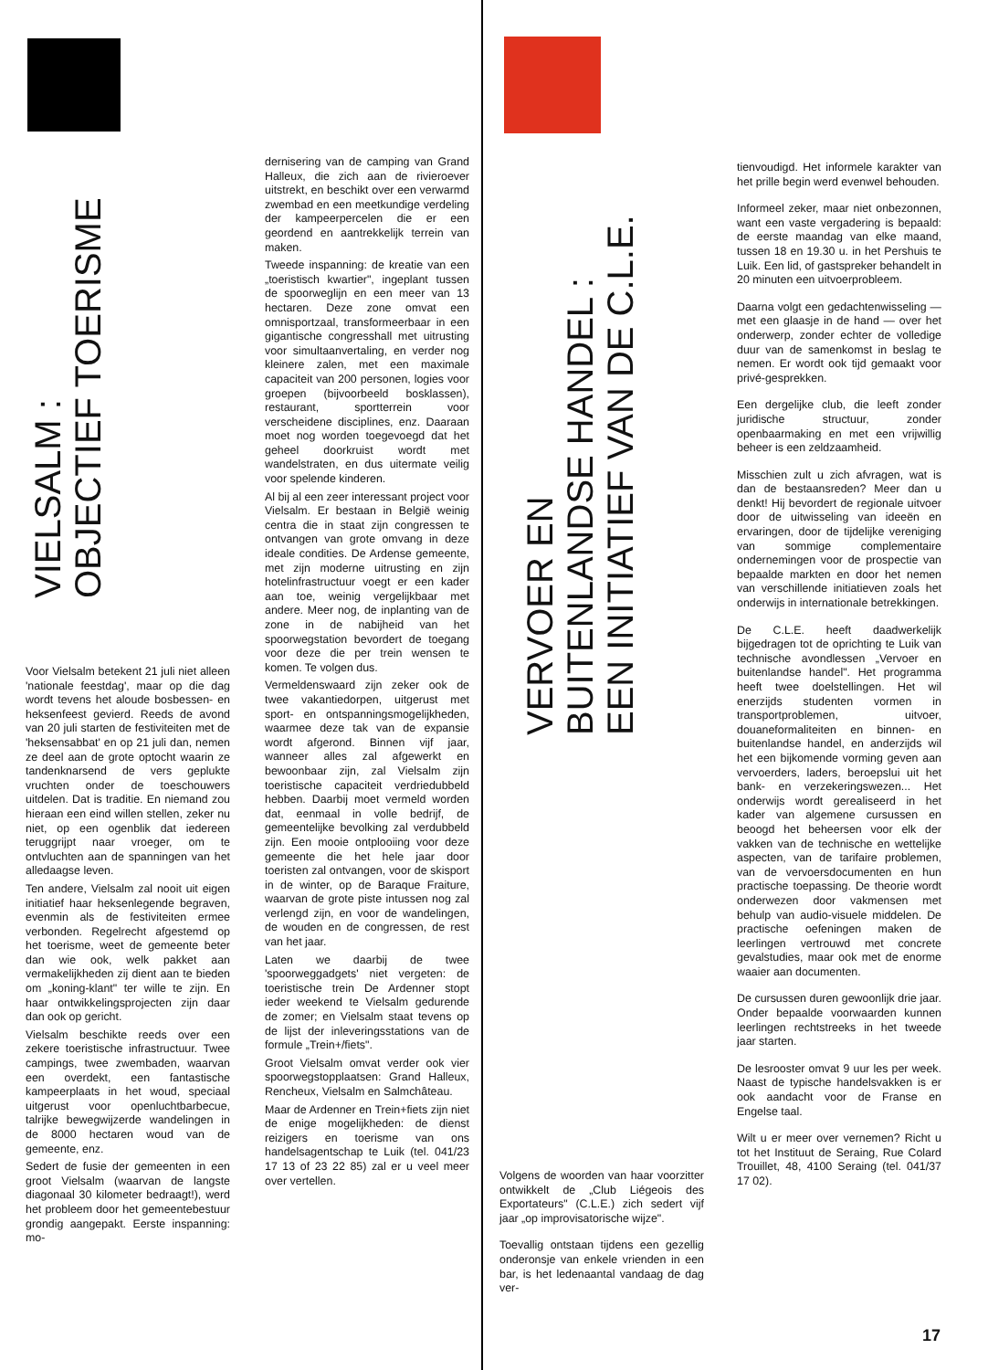VIELSALM :
OBJECTIEF TOERISME
Voor Vielsalm betekent 21 juli niet alleen 'nationale feestdag', maar op die dag wordt tevens het aloude bosbessen- en heksenfeest gevierd. Reeds de avond van 20 juli starten de festiviteiten met de 'heksensabbat' en op 21 juli dan, nemen ze deel aan de grote optocht waarin ze tandenknarsend de vers geplukte vruchten onder de toeschouwers uitdelen. Dat is traditie. En niemand zou hieraan een eind willen stellen, zeker nu niet, op een ogenblik dat iedereen teruggrijpt naar vroeger, om te ontvluchten aan de spanningen van het alledaagse leven.
Ten andere, Vielsalm zal nooit uit eigen initiatief haar heksenlegende begraven, evenmin als de festiviteiten ermee verbonden. Regelrecht afgestemd op het toerisme, weet de gemeente beter dan wie ook, welk pakket aan vermakelijkheden zij dient aan te bieden om „koning-klant" ter wille te zijn. En haar ontwikkelingsprojecten zijn daar dan ook op gericht.
Vielsalm beschikte reeds over een zekere toeristische infrastructuur. Twee campings, twee zwembaden, waarvan een overdekt, een fantastische kampeerplaats in het woud, speciaal uitgerust voor openluchtbarbecue, talrijke bewegwijzerde wandelingen in de 8000 hectaren woud van de gemeente, enz.
Sedert de fusie der gemeenten in een groot Vielsalm (waarvan de langste diagonaal 30 kilometer bedraagt!), werd het probleem door het gemeentebestuur grondig aangepakt. Eerste inspanning: mo-
dernisering van de camping van Grand Halleux, die zich aan de rivieroever uitstrekt, en beschikt over een verwarmd zwembad en een meetkundige verdeling der kampeerpercelen die er een geordend en aantrekkelijk terrein van maken.
Tweede inspanning: de kreatie van een „toeristisch kwartier", ingeplant tussen de spoorweglijn en een meer van 13 hectaren. Deze zone omvat een omnisportzaal, transformeerbaar in een gigantische congresshall met uitrusting voor simultaanvertaling, en verder nog kleinere zalen, met een maximale capaciteit van 200 personen, logies voor groepen (bijvoorbeeld bosklassen), restaurant, sportterrein voor verscheidene disciplines, enz. Daaraan moet nog worden toegevoegd dat het geheel doorkruist wordt met wandelstraten, en dus uitermate veilig voor spelende kinderen.
Al bij al een zeer interessant project voor Vielsalm. Er bestaan in België weinig centra die in staat zijn congressen te ontvangen van grote omvang in deze ideale condities. De Ardense gemeente, met zijn moderne uitrusting en zijn hotelinfrastructuur voegt er een kader aan toe, weinig vergelijkbaar met andere. Meer nog, de inplanting van de zone in de nabijheid van het spoorwegstation bevordert de toegang voor deze die per trein wensen te komen. Te volgen dus.
Vermeldenswaard zijn zeker ook de twee vakantiedorpen, uitgerust met sport- en ontspanningsmogelijkheden, waarmee deze tak van de expansie wordt afgerond. Binnen vijf jaar, wanneer alles zal afgewerkt en bewoonbaar zijn, zal Vielsalm zijn toeristische capaciteit verdriedubbeld hebben. Daarbij moet vermeld worden dat, eenmaal in volle bedrijf, de gemeentelijke bevolking zal verdubbeld zijn. Een mooie ontplooiing voor deze gemeente die het hele jaar door toeristen zal ontvangen, voor de skisport in de winter, op de Baraque Fraiture, waarvan de grote piste intussen nog zal verlengd zijn, en voor de wandelingen, de wouden en de congressen, de rest van het jaar.
Laten we daarbij de twee 'spoorweggadgets' niet vergeten: de toeristische trein De Ardenner stopt ieder weekend te Vielsalm gedurende de zomer; en Vielsalm staat tevens op de lijst der inleveringsstations van de formule „Trein+/fiets".
Groot Vielsalm omvat verder ook vier spoorwegstopplaatsen: Grand Halleux, Rencheux, Vielsalm en Salmchâteau.
Maar de Ardenner en Trein+fiets zijn niet de enige mogelijkheden: de dienst reizigers en toerisme van ons handelsagentschap te Luik (tel. 041/23 17 13 of 23 22 85) zal er u veel meer over vertellen.
VERVOER EN
BUITENLANDSE HANDEL :
EEN INITIATIEF VAN DE C.L.E.
Volgens de woorden van haar voorzitter ontwikkelt de „Club Liégeois des Exportateurs" (C.L.E.) zich sedert vijf jaar „op improvisatorische wijze".
Toevallig ontstaan tijdens een gezellig onderonsje van enkele vrienden in een bar, is het ledenaantal vandaag de dag ver-
tienvoudigd. Het informele karakter van het prille begin werd evenwel behouden.
Informeel zeker, maar niet onbezonnen, want een vaste vergadering is bepaald: de eerste maandag van elke maand, tussen 18 en 19.30 u. in het Pershuis te Luik. Een lid, of gastspreker behandelt in 20 minuten een uitvoerprobleem.
Daarna volgt een gedachtenwisseling — met een glaasje in de hand — over het onderwerp, zonder echter de volledige duur van de samenkomst in beslag te nemen. Er wordt ook tijd gemaakt voor privé-gesprekken.
Een dergelijke club, die leeft zonder juridische structuur, zonder openbaarmaking en met een vrijwillig beheer is een zeldzaamheid.
Misschien zult u zich afvragen, wat is dan de bestaansreden? Meer dan u denkt! Hij bevordert de regionale uitvoer door de uitwisseling van ideeën en ervaringen, door de tijdelijke vereniging van sommige complementaire ondernemingen voor de prospectie van bepaalde markten en door het nemen van verschillende initiatieven zoals het onderwijs in internationale betrekkingen.
De C.L.E. heeft daadwerkelijk bijgedragen tot de oprichting te Luik van technische avondlessen „Vervoer en buitenlandse handel". Het programma heeft twee doelstellingen. Het wil enerzijds studenten vormen in transportproblemen, uitvoer, douaneformaliteiten en binnen- en buitenlandse handel, en anderzijds wil het een bijkomende vorming geven aan vervoerders, laders, beroepslui uit het bank- en verzekeringswezen... Het onderwijs wordt gerealiseerd in het kader van algemene cursussen en beoogd het beheersen voor elk der vakken van de technische en wettelijke aspecten, van de tarifaire problemen, van de vervoersdocumenten en hun practische toepassing. De theorie wordt onderwezen door vakmensen met behulp van audio-visuele middelen. De practische oefeningen maken de leerlingen vertrouwd met concrete gevalstudies, maar ook met de enorme waaier aan documenten.
De cursussen duren gewoonlijk drie jaar. Onder bepaalde voorwaarden kunnen leerlingen rechtstreeks in het tweede jaar starten.
De lesrooster omvat 9 uur les per week. Naast de typische handelsvakken is er ook aandacht voor de Franse en Engelse taal.
Wilt u er meer over vernemen? Richt u tot het Instituut de Seraing, Rue Colard Trouillet, 48, 4100 Seraing (tel. 041/37 17 02).
17